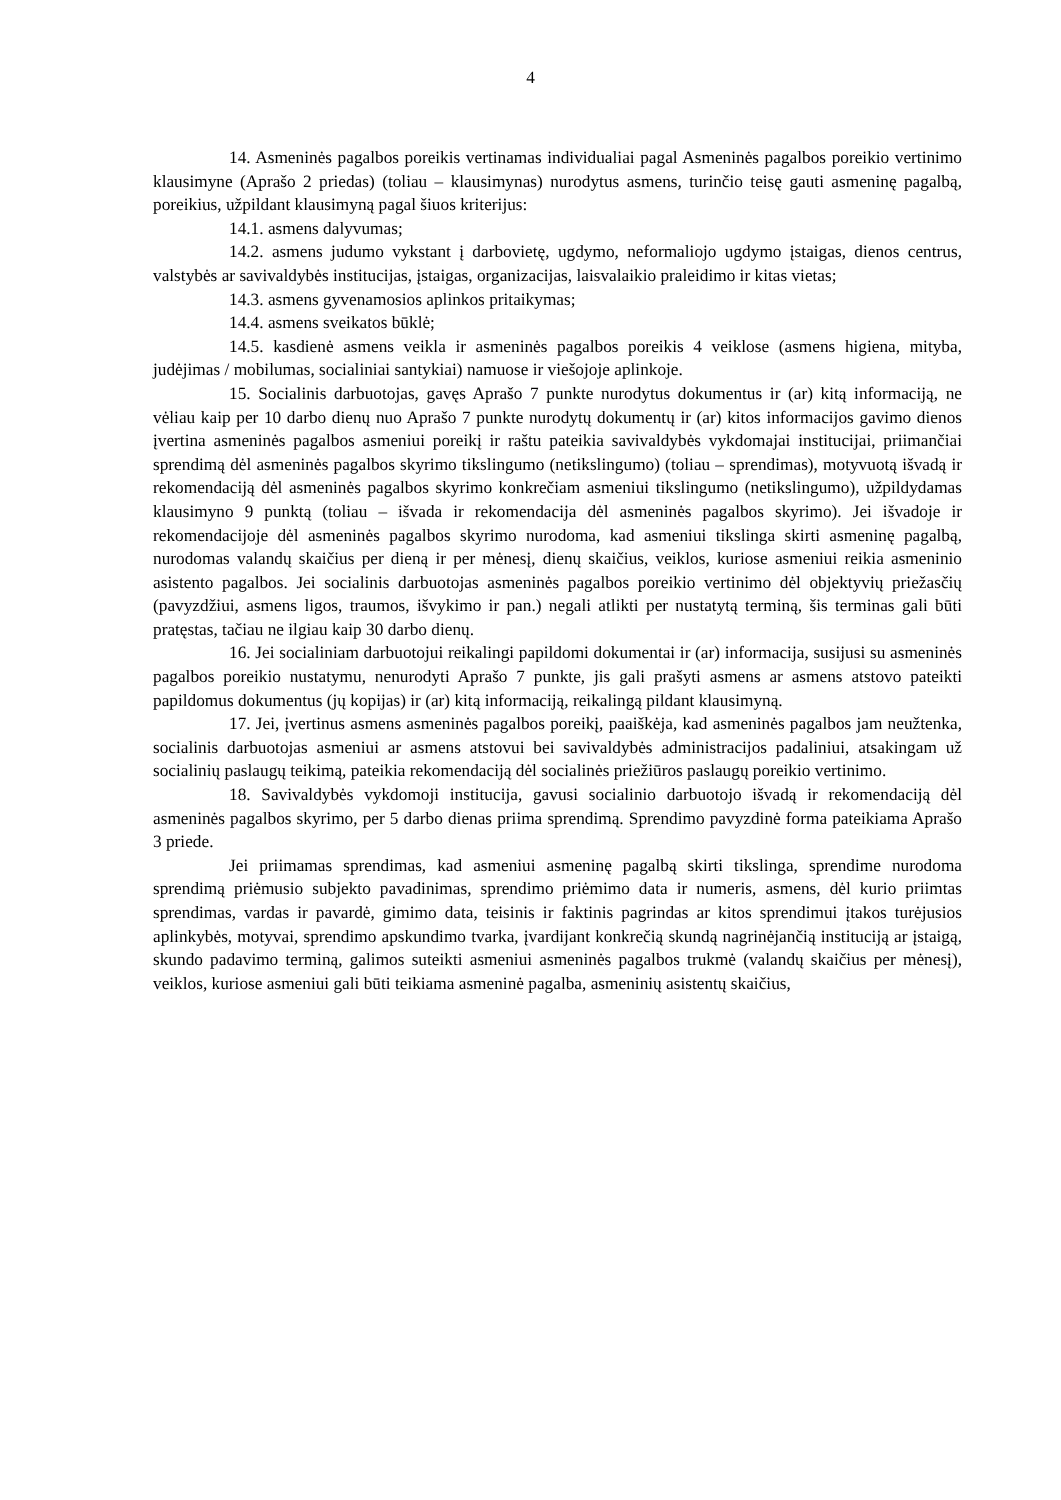4
14. Asmeninės pagalbos poreikis vertinamas individualiai pagal Asmeninės pagalbos poreikio vertinimo klausimyne (Aprašo 2 priedas) (toliau – klausimynas) nurodytus asmens, turinčio teisę gauti asmeninę pagalbą, poreikius, užpildant klausimyną pagal šiuos kriterijus:
14.1. asmens dalyvumas;
14.2. asmens judumo vykstant į darbovietę, ugdymo, neformaliojo ugdymo įstaigas, dienos centrus, valstybės ar savivaldybės institucijas, įstaigas, organizacijas, laisvalaikio praleidimo ir kitas vietas;
14.3. asmens gyvenamosios aplinkos pritaikymas;
14.4. asmens sveikatos būklė;
14.5. kasdienė asmens veikla ir asmeninės pagalbos poreikis 4 veiklose (asmens higiena, mityba, judėjimas / mobilumas, socialiniai santykiai) namuose ir viešojoje aplinkoje.
15. Socialinis darbuotojas, gavęs Aprašo 7 punkte nurodytus dokumentus ir (ar) kitą informaciją, ne vėliau kaip per 10 darbo dienų nuo Aprašo 7 punkte nurodytų dokumentų ir (ar) kitos informacijos gavimo dienos įvertina asmeninės pagalbos asmeniui poreikį ir raštu pateikia savivaldybės vykdomajai institucijai, priimančiai sprendimą dėl asmeninės pagalbos skyrimo tikslingumo (netikslingumo) (toliau – sprendimas), motyvuotą išvadą ir rekomendaciją dėl asmeninės pagalbos skyrimo konkrečiam asmeniui tikslingumo (netikslingumo), užpildydamas klausimyno 9 punktą (toliau – išvada ir rekomendacija dėl asmeninės pagalbos skyrimo). Jei išvadoje ir rekomendacijoje dėl asmeninės pagalbos skyrimo nurodoma, kad asmeniui tikslinga skirti asmeninę pagalbą, nurodomas valandų skaičius per dieną ir per mėnesį, dienų skaičius, veiklos, kuriose asmeniui reikia asmeninio asistento pagalbos. Jei socialinis darbuotojas asmeninės pagalbos poreikio vertinimo dėl objektyvių priežasčių (pavyzdžiui, asmens ligos, traumos, išvykimo ir pan.) negali atlikti per nustatytą terminą, šis terminas gali būti pratęstas, tačiau ne ilgiau kaip 30 darbo dienų.
16. Jei socialiniam darbuotojui reikalingi papildomi dokumentai ir (ar) informacija, susijusi su asmeninės pagalbos poreikio nustatymu, nenurodyti Aprašo 7 punkte, jis gali prašyti asmens ar asmens atstovo pateikti papildomus dokumentus (jų kopijas) ir (ar) kitą informaciją, reikalingą pildant klausimyną.
17. Jei, įvertinus asmens asmeninės pagalbos poreikį, paaiškėja, kad asmeninės pagalbos jam neužtenka, socialinis darbuotojas asmeniui ar asmens atstovui bei savivaldybės administracijos padaliniui, atsakingam už socialinių paslaugų teikimą, pateikia rekomendaciją dėl socialinės priežiūros paslaugų poreikio vertinimo.
18. Savivaldybės vykdomoji institucija, gavusi socialinio darbuotojo išvadą ir rekomendaciją dėl asmeninės pagalbos skyrimo, per 5 darbo dienas priima sprendimą. Sprendimo pavyzdinė forma pateikiama Aprašo 3 priede.
Jei priimamas sprendimas, kad asmeniui asmeninę pagalbą skirti tikslinga, sprendime nurodoma sprendimą priėmusio subjekto pavadinimas, sprendimo priėmimo data ir numeris, asmens, dėl kurio priimtas sprendimas, vardas ir pavardė, gimimo data, teisinis ir faktinis pagrindas ar kitos sprendimui įtakos turėjusios aplinkybės, motyvai, sprendimo apskundimo tvarka, įvardijant konkrečią skundą nagrinėjančią instituciją ar įstaigą, skundo padavimo terminą, galimos suteikti asmeniui asmeninės pagalbos trukmė (valandų skaičius per mėnesį), veiklos, kuriose asmeniui gali būti teikiama asmeninė pagalba, asmeninių asistentų skaičius,